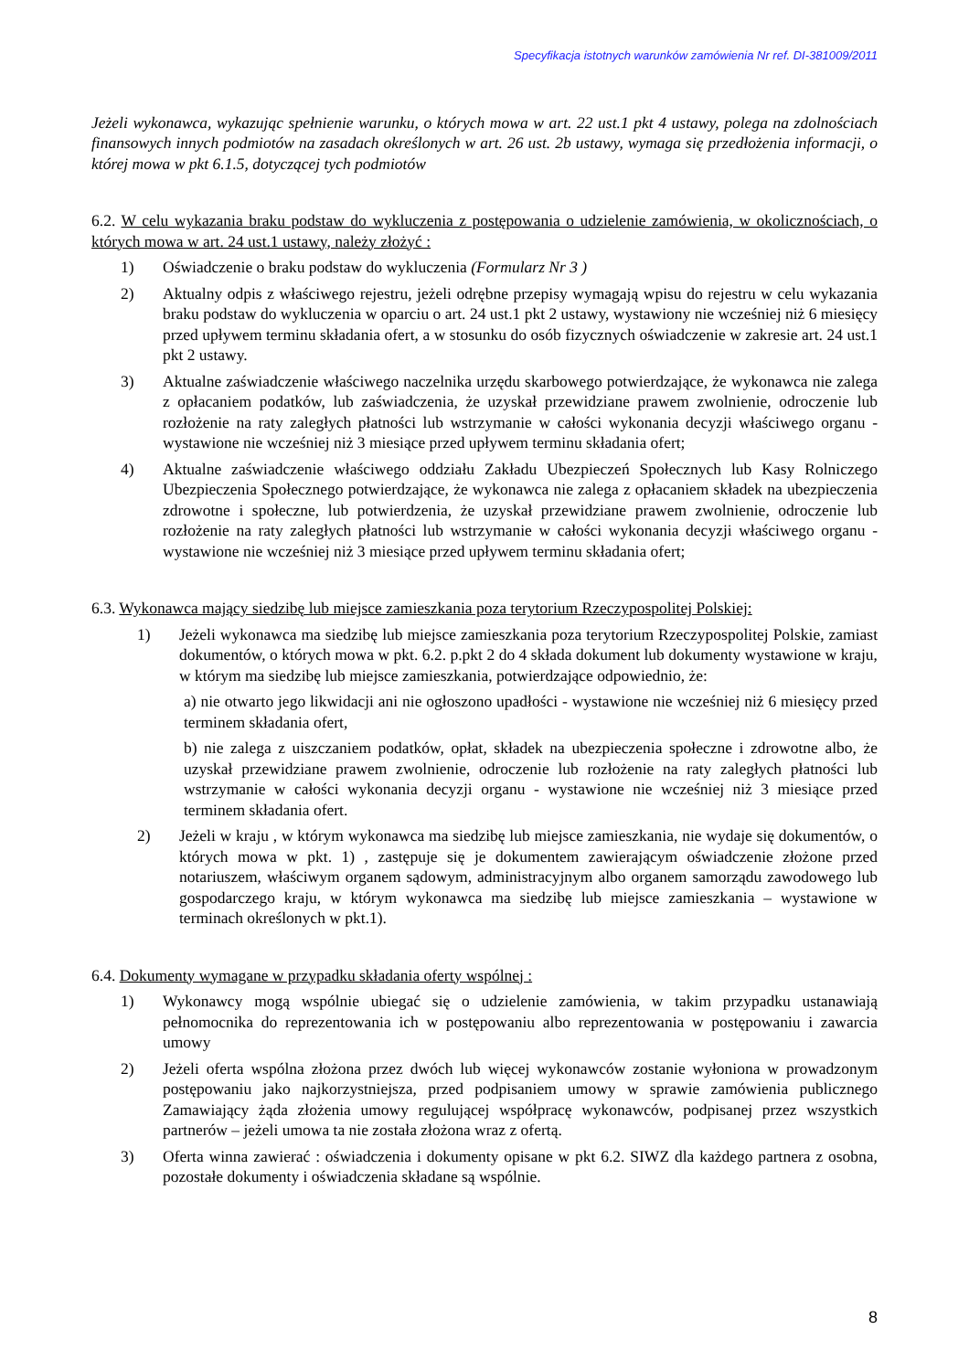Specyfikacja istotnych warunków zamówienia Nr ref. DI-381009/2011
Jeżeli wykonawca, wykazując spełnienie warunku, o których mowa w art. 22 ust.1 pkt 4 ustawy, polega na zdolnościach finansowych innych podmiotów na zasadach określonych w art. 26 ust. 2b ustawy, wymaga się przedłożenia informacji, o której mowa w pkt 6.1.5, dotyczącej tych podmiotów
6.2. W celu wykazania braku podstaw do wykluczenia z postępowania o udzielenie zamówienia, w okolicznościach, o których mowa w art. 24 ust.1 ustawy, należy złożyć :
1) Oświadczenie o braku podstaw do wykluczenia (Formularz Nr 3 )
2) Aktualny odpis z właściwego rejestru, jeżeli odrębne przepisy wymagają wpisu do rejestru w celu wykazania braku podstaw do wykluczenia w oparciu o art. 24 ust.1 pkt 2 ustawy, wystawiony nie wcześniej niż 6 miesięcy przed upływem terminu składania ofert, a w stosunku do osób fizycznych oświadczenie w zakresie art. 24 ust.1 pkt 2 ustawy.
3) Aktualne zaświadczenie właściwego naczelnika urzędu skarbowego potwierdzające, że wykonawca nie zalega z opłacaniem podatków, lub zaświadczenia, że uzyskał przewidziane prawem zwolnienie, odroczenie lub rozłożenie na raty zaległych płatności lub wstrzymanie w całości wykonania decyzji właściwego organu - wystawione nie wcześniej niż 3 miesiące przed upływem terminu składania ofert;
4) Aktualne zaświadczenie właściwego oddziału Zakładu Ubezpieczeń Społecznych lub Kasy Rolniczego Ubezpieczenia Społecznego potwierdzające, że wykonawca nie zalega z opłacaniem składek na ubezpieczenia zdrowotne i społeczne, lub potwierdzenia, że uzyskał przewidziane prawem zwolnienie, odroczenie lub rozłożenie na raty zaległych płatności lub wstrzymanie w całości wykonania decyzji właściwego organu - wystawione nie wcześniej niż 3 miesiące przed upływem terminu składania ofert;
6.3. Wykonawca mający siedzibę lub miejsce zamieszkania poza terytorium Rzeczypospolitej Polskiej:
1) Jeżeli wykonawca ma siedzibę lub miejsce zamieszkania poza terytorium Rzeczypospolitej Polskie, zamiast dokumentów, o których mowa w pkt. 6.2. p.pkt 2 do 4 składa dokument lub dokumenty wystawione w kraju, w którym ma siedzibę lub miejsce zamieszkania, potwierdzające odpowiednio, że:
a) nie otwarto jego likwidacji ani nie ogłoszono upadłości - wystawione nie wcześniej niż 6 miesięcy przed terminem składania ofert,
b) nie zalega z uiszczaniem podatków, opłat, składek na ubezpieczenia społeczne i zdrowotne albo, że uzyskał przewidziane prawem zwolnienie, odroczenie lub rozłożenie na raty zaległych płatności lub wstrzymanie w całości wykonania decyzji organu - wystawione nie wcześniej niż 3 miesiące przed terminem składania ofert.
2) Jeżeli w kraju , w którym wykonawca ma siedzibę lub miejsce zamieszkania, nie wydaje się dokumentów, o których mowa w pkt. 1) , zastępuje się je dokumentem zawierającym oświadczenie złożone przed notariuszem, właściwym organem sądowym, administracyjnym albo organem samorządu zawodowego lub gospodarczego kraju, w którym wykonawca ma siedzibę lub miejsce zamieszkania – wystawione w terminach określonych w pkt.1).
6.4. Dokumenty wymagane w przypadku składania oferty wspólnej :
1) Wykonawcy mogą wspólnie ubiegać się o udzielenie zamówienia, w takim przypadku ustanawiają pełnomocnika do reprezentowania ich w postępowaniu albo reprezentowania w postępowaniu i zawarcia umowy
2) Jeżeli oferta wspólna złożona przez dwóch lub więcej wykonawców zostanie wyłoniona w prowadzonym postępowaniu jako najkorzystniejsza, przed podpisaniem umowy w sprawie zamówienia publicznego Zamawiający żąda złożenia umowy regulującej współpracę wykonawców, podpisanej przez wszystkich partnerów – jeżeli umowa ta nie została złożona wraz z ofertą.
3) Oferta winna zawierać : oświadczenia i dokumenty opisane w pkt 6.2. SIWZ dla każdego partnera z osobna, pozostałe dokumenty i oświadczenia składane są wspólnie.
8